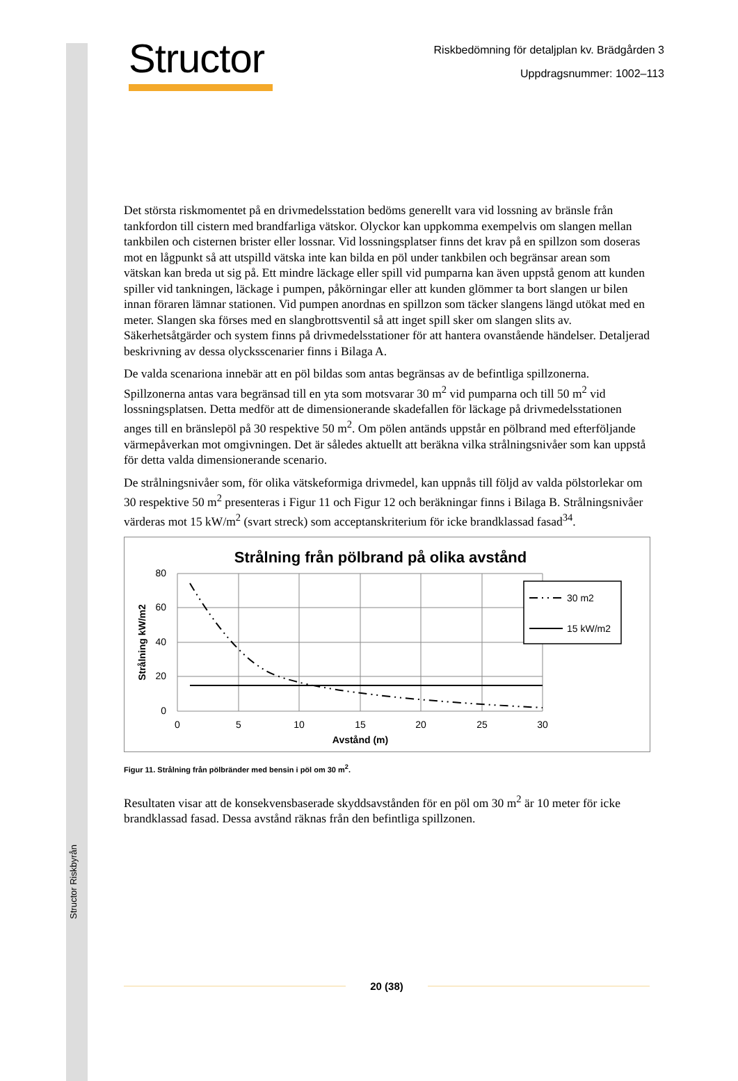Structor Riskbyrån
Structor
Riskbedömning för detaljplan kv. Brädgården 3
Uppdragsnummer: 1002–113
Det största riskmomentet på en drivmedelsstation bedöms generellt vara vid lossning av bränsle från tankfordon till cistern med brandfarliga vätskor. Olyckor kan uppkomma exempelvis om slangen mellan tankbilen och cisternen brister eller lossnar. Vid lossningsplatser finns det krav på en spillzon som doseras mot en lågpunkt så att utspilld vätska inte kan bilda en pöl under tankbilen och begränsar arean som vätskan kan breda ut sig på. Ett mindre läckage eller spill vid pumparna kan även uppstå genom att kunden spiller vid tankningen, läckage i pumpen, påkörningar eller att kunden glömmer ta bort slangen ur bilen innan föraren lämnar stationen. Vid pumpen anordnas en spillzon som täcker slangens längd utökat med en meter. Slangen ska förses med en slangbrottsventil så att inget spill sker om slangen slits av. Säkerhetsåtgärder och system finns på drivmedelsstationer för att hantera ovanstående händelser. Detaljerad beskrivning av dessa olycksscenarier finns i Bilaga A.
De valda scenariona innebär att en pöl bildas som antas begränsas av de befintliga spillzonerna. Spillzonerna antas vara begränsad till en yta som motsvarar 30 m<sup>2</sup> vid pumparna och till 50 m<sup>2</sup> vid lossningsplatsen. Detta medför att de dimensionerande skadefallen för läckage på drivmedelsstationen anges till en bränslepöl på 30 respektive 50 m<sup>2</sup>. Om pölen antänds uppstår en pölbrand med efterföljande värmepåverkan mot omgivningen. Det är således aktuellt att beräkna vilka strålningsnivåer som kan uppstå för detta valda dimensionerande scenario.
De strålningsnivåer som, för olika vätskeformiga drivmedel, kan uppnås till följd av valda pölstorlekar om 30 respektive 50 m<sup>2</sup> presenteras i Figur 11 och Figur 12 och beräkningar finns i Bilaga B. Strålningsnivåer värderas mot 15 kW/m<sup>2</sup> (svart streck) som acceptanskriterium för icke brandklassad fasad<sup>34</sup>.
Strålning från pölbrand på olika avstånd
80
60
40
20
0
0
5
10
15
20
25
30
Avstånd (m)
Strålning kW/m2
30 m2
15 kW/m2
Figur 11. Strålning från pölbränder med bensin i pöl om 30 m<sup>2</sup>.
Resultaten visar att de konsekvensbaserade skyddsavstånden för en pöl om 30 m<sup>2</sup> är 10 meter för icke brandklassad fasad. Dessa avstånd räknas från den befintliga spillzonen.
20 (38)